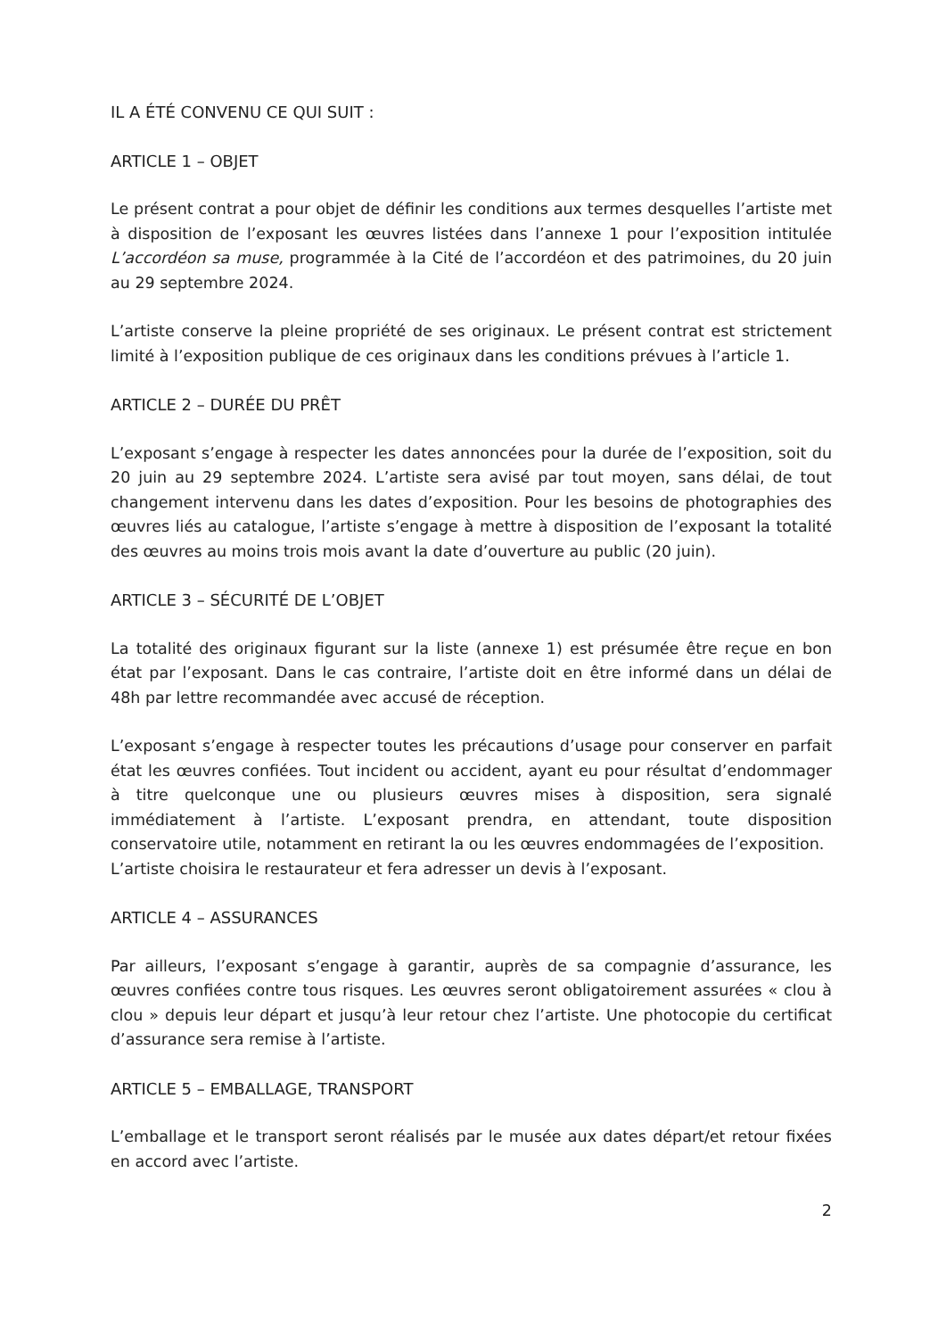IL A ÉTÉ CONVENU CE QUI SUIT :
ARTICLE 1 – OBJET
Le présent contrat a pour objet de définir les conditions aux termes desquelles l’artiste met à disposition de l’exposant les œuvres listées dans l’annexe 1 pour l’exposition intitulée L’accordéon sa muse, programmée à la Cité de l’accordéon et des patrimoines, du 20 juin au 29 septembre 2024.
L’artiste conserve la pleine propriété de ses originaux. Le présent contrat est strictement limité à l’exposition publique de ces originaux dans les conditions prévues à l’article 1.
ARTICLE 2 – DURÉE DU PRÊT
L’exposant s’engage à respecter les dates annoncées pour la durée de l’exposition, soit du 20 juin au 29 septembre 2024. L’artiste sera avisé par tout moyen, sans délai, de tout changement intervenu dans les dates d’exposition. Pour les besoins de photographies des œuvres liés au catalogue, l’artiste s’engage à mettre à disposition de l’exposant la totalité des œuvres au moins trois mois avant la date d’ouverture au public (20 juin).
ARTICLE 3 – SÉCURITÉ DE L’OBJET
La totalité des originaux figurant sur la liste (annexe 1) est présumée être reçue en bon état par l’exposant. Dans le cas contraire, l’artiste doit en être informé dans un délai de 48h par lettre recommandée avec accusé de réception.
L’exposant s’engage à respecter toutes les précautions d’usage pour conserver en parfait état les œuvres confiées. Tout incident ou accident, ayant eu pour résultat d’endommager à titre quelconque une ou plusieurs œuvres mises à disposition, sera signalé immédiatement à l’artiste. L’exposant prendra, en attendant, toute disposition conservatoire utile, notamment en retirant la ou les œuvres endommagées de l’exposition.
L’artiste choisira le restaurateur et fera adresser un devis à l’exposant.
ARTICLE 4 – ASSURANCES
Par ailleurs, l’exposant s’engage à garantir, auprès de sa compagnie d’assurance, les œuvres confiées contre tous risques. Les œuvres seront obligatoirement assurées « clou à clou » depuis leur départ et jusqu’à leur retour chez l’artiste. Une photocopie du certificat d’assurance sera remise à l’artiste.
ARTICLE 5 – EMBALLAGE, TRANSPORT
L’emballage et le transport seront réalisés par le musée aux dates départ/et retour fixées en accord avec l’artiste.
2